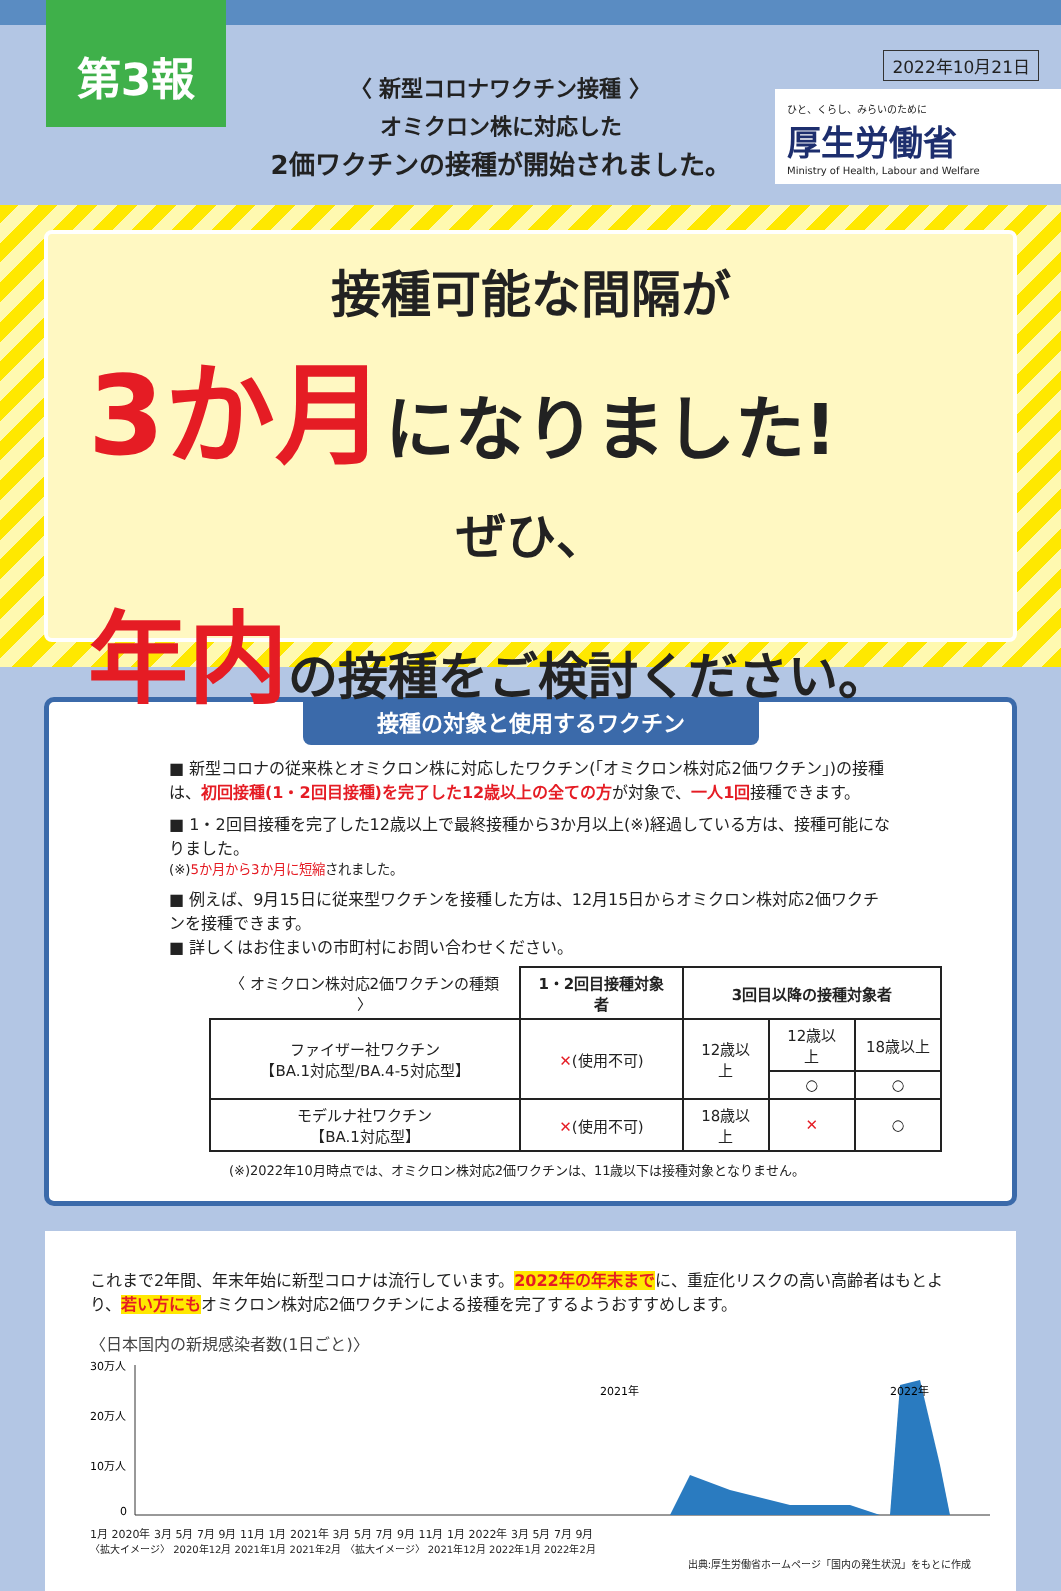第3報
〈 新型コロナワクチン接種 〉
オミクロン株に対応した
2価ワクチンの接種が開始されました。
2022年10月21日
ひと、くらし、みらいのために
厚生労働省
Ministry of Health, Labour and Welfare
接種可能な間隔が
3か月になりました!
ぜひ、
年内の接種をご検討ください。
接種の対象と使用するワクチン
■ 新型コロナの従来株とオミクロン株に対応したワクチン(「オミクロン株対応2価ワクチン」)の接種は、初回接種(1・2回目接種)を完了した12歳以上の全ての方が対象で、一人1回接種できます。
■ 1・2回目接種を完了した12歳以上で最終接種から3か月以上(※)経過している方は、接種可能になりました。
(※)5か月から3か月に短縮されました。
■ 例えば、9月15日に従来型ワクチンを接種した方は、12月15日からオミクロン株対応2価ワクチンを接種できます。
■ 詳しくはお住まいの市町村にお問い合わせください。
| 〈 オミクロン株対応2価ワクチンの種類 〉 | 1・2回目接種対象者 | 3回目以降の接種対象者 | | |
| --- | --- | --- | --- | --- |
| ファイザー社ワクチン 【BA.1対応型/BA.4-5対応型】 | ✕ (使用不可) | 12歳以上 | 12歳以上 | 18歳以上 |
| | | | ○ | ○ |
| モデルナ社ワクチン 【BA.1対応型】 | ✕ (使用不可) | 18歳以上 | ✕ | ○ |
(※)2022年10月時点では、オミクロン株対応2価ワクチンは、11歳以下は接種対象となりません。
これまで2年間、年末年始に新型コロナは流行しています。2022年の年末までに、重症化リスクの高い高齢者はもとより、若い方にもオミクロン株対応2価ワクチンによる接種を完了するようおすすめします。
〈日本国内の新規感染者数(1日ごと)〉
30万人
20万人
10万人
0
2021年
2022年
1月 2020年 3月 5月 7月 9月 11月 1月 2021年 3月 5月 7月 9月 11月 1月 2022年 3月 5月 7月 9月
〈拡大イメージ〉 2020年12月 2021年1月 2021年2月 〈拡大イメージ〉 2021年12月 2022年1月 2022年2月
出典:厚生労働省ホームページ「国内の発生状況」をもとに作成